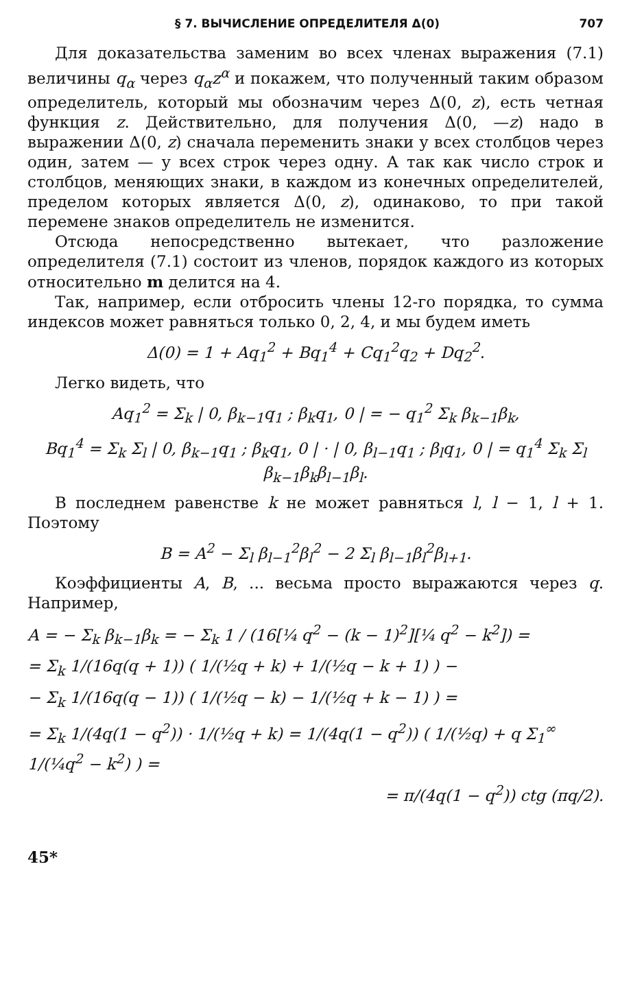§ 7. ВЫЧИСЛЕНИЕ ОПРЕДЕЛИТЕЛЯ Δ(0) 707
Для доказательства заменим во всех членах выражения (7.1) величины q<sub>α</sub> через q<sub>α</sub>z<sup>α</sup> и покажем, что полученный таким образом определитель, который мы обозначим через Δ(0, z), есть четная функция z. Действительно, для получения Δ(0, —z) надо в выражении Δ(0, z) сначала переменить знаки у всех столбцов через один, затем — у всех строк через одну. А так как число строк и столбцов, меняющих знаки, в каждом из конечных определителей, пределом которых является Δ(0, z), одинаково, то при такой перемене знаков определитель не изменится.
Отсюда непосредственно вытекает, что разложение определителя (7.1) состоит из членов, порядок каждого из которых относительно m делится на 4.
Так, например, если отбросить члены 12-го порядка, то сумма индексов может равняться только 0, 2, 4, и мы будем иметь
Δ(0) = 1 + Aq<sub>1</sub><sup>2</sup> + Bq<sub>1</sub><sup>4</sup> + Cq<sub>1</sub><sup>2</sup>q<sub>2</sub> + Dq<sub>2</sub><sup>2</sup>.
Легко видеть, что
Aq<sub>1</sub><sup>2</sup> = Σ<sub>k</sub> | 0, β<sub>k−1</sub>q<sub>1</sub> ; β<sub>k</sub>q<sub>1</sub>, 0 | = − q<sub>1</sub><sup>2</sup> Σ<sub>k</sub> β<sub>k−1</sub>β<sub>k</sub>,
Bq<sub>1</sub><sup>4</sup> = Σ<sub>k</sub> Σ<sub>l</sub> | 0, β<sub>k−1</sub>q<sub>1</sub> ; β<sub>k</sub>q<sub>1</sub>, 0 | · | 0, β<sub>l−1</sub>q<sub>1</sub> ; β<sub>l</sub>q<sub>1</sub>, 0 | = q<sub>1</sub><sup>4</sup> Σ<sub>k</sub> Σ<sub>l</sub> β<sub>k−1</sub>β<sub>k</sub>β<sub>l−1</sub>β<sub>l</sub>.
В последнем равенстве k не может равняться l, l − 1, l + 1. Поэтому
B = A<sup>2</sup> − Σ<sub>l</sub> β<sub>l−1</sub><sup>2</sup>β<sub>l</sub><sup>2</sup> − 2 Σ<sub>l</sub> β<sub>l−1</sub>β<sub>l</sub><sup>2</sup>β<sub>l+1</sub>.
Коэффициенты A, B, ... весьма просто выражаются через q. Например,
A = − Σ<sub>k</sub> β<sub>k−1</sub>β<sub>k</sub> = − Σ<sub>k</sub> 1 / (16[¼ q<sup>2</sup> − (k − 1)<sup>2</sup>][¼ q<sup>2</sup> − k<sup>2</sup>]) =
= Σ<sub>k</sub> 1/(16q(q + 1)) ( 1/(½q + k) + 1/(½q − k + 1) ) −
− Σ<sub>k</sub> 1/(16q(q − 1)) ( 1/(½q − k) − 1/(½q + k − 1) ) =
= Σ<sub>k</sub> 1/(4q(1 − q<sup>2</sup>)) · 1/(½q + k) = 1/(4q(1 − q<sup>2</sup>)) ( 1/(½q) + q Σ<sub>1</sub><sup>∞</sup> 1/(¼q<sup>2</sup> − k<sup>2</sup>) ) =
= π/(4q(1 − q<sup>2</sup>)) ctg (πq/2).
45*